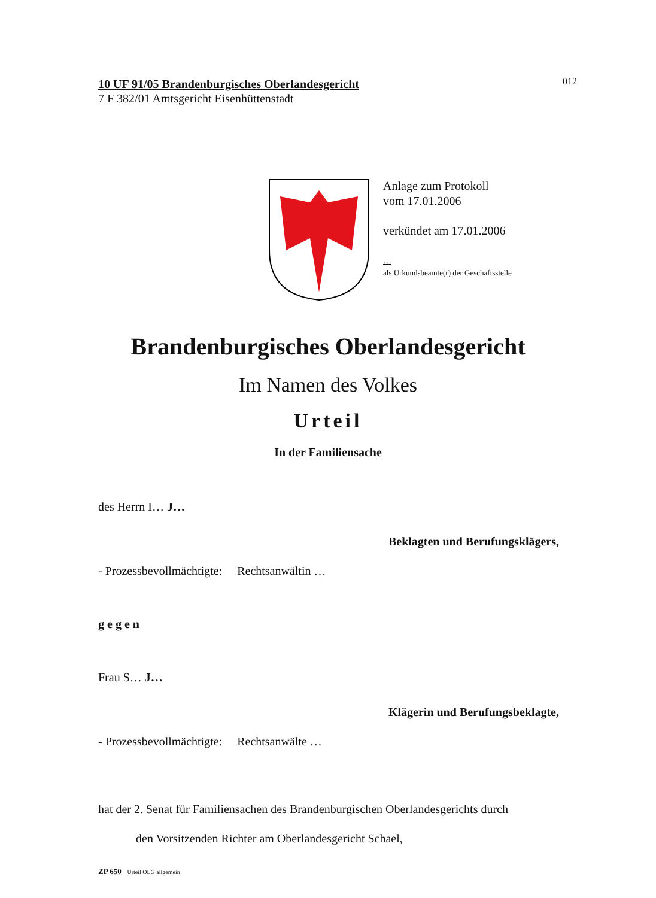012
10 UF 91/05 Brandenburgisches Oberlandesgericht
7 F 382/01 Amtsgericht Eisenhüttenstadt
Anlage zum Protokoll
vom 17.01.2006
verkündet am 17.01.2006
…
als Urkundsbeamte(r) der Geschäftsstelle
Brandenburgisches Oberlandesgericht
Im Namen des Volkes
Urteil
In der Familiensache
des Herrn I… J…
Beklagten und Berufungsklägers,
- Prozessbevollmächtigte: Rechtsanwältin …
gegen
Frau S… J…
Klägerin und Berufungsbeklagte,
- Prozessbevollmächtigte: Rechtsanwälte …
hat der 2. Senat für Familiensachen des Brandenburgischen Oberlandesgerichts durch
den Vorsitzenden Richter am Oberlandesgericht Schael,
ZP 650 Urteil OLG allgemein